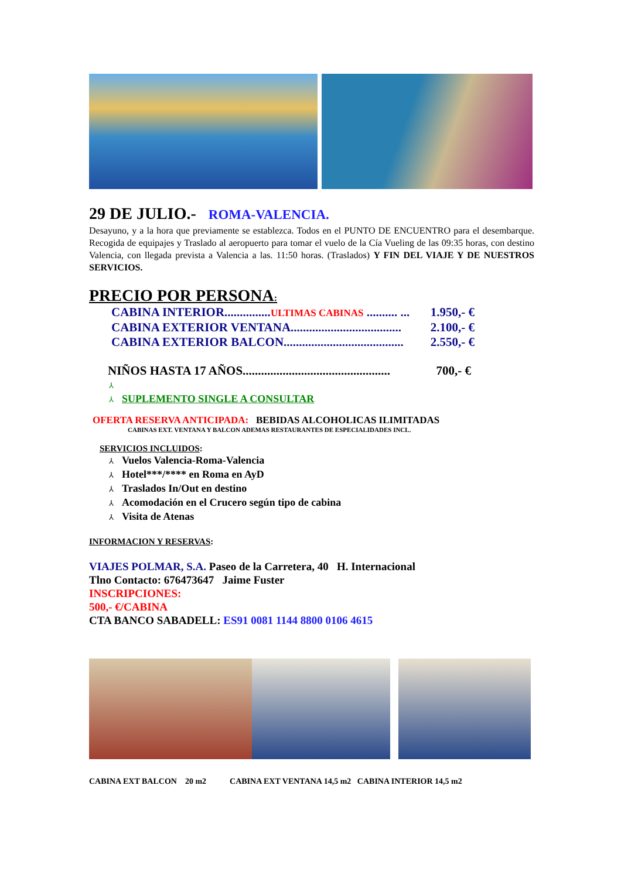29 DE JULIO.- ROMA-VALENCIA.
Desayuno, y a la hora que previamente se establezca. Todos en el PUNTO DE ENCUENTRO para el desembarque. Recogida de equipajes y Traslado al aeropuerto para tomar el vuelo de la Cía Vueling de las 09:35 horas, con destino Valencia, con llegada prevista a Valencia a las. 11:50 horas. (Traslados) Y FIN DEL VIAJE Y DE NUESTROS SERVICIOS.
PRECIO POR PERSONA:
CABINA INTERIOR...............ULTIMAS CABINAS .......... ... 1.950,- €
CABINA EXTERIOR VENTANA.................................... 2.100,- €
CABINA EXTERIOR BALCON....................................... 2.550,- €
NIÑOS HASTA 17 AÑOS................................................ 700,- €
⅄
⅄ SUPLEMENTO SINGLE A CONSULTAR
OFERTA RESERVA ANTICIPADA: BEBIDAS ALCOHOLICAS ILIMITADAS
CABINAS EXT. VENTANA Y BALCON ADEMAS RESTAURANTES DE ESPECIALIDADES INCL.
SERVICIOS INCLUIDOS:
⅄ Vuelos Valencia-Roma-Valencia
⅄ Hotel***/**** en Roma en AyD
⅄ Traslados In/Out en destino
⅄ Acomodación en el Crucero según tipo de cabina
⅄ Visita de Atenas
INFORMACION Y RESERVAS:
VIAJES POLMAR, S.A. Paseo de la Carretera, 40 H. Internacional
Tlno Contacto: 676473647 Jaime Fuster
INSCRIPCIONES:
500,- €/CABINA
CTA BANCO SABADELL: ES91 0081 1144 8800 0106 4615
CABINA EXT BALCON 20 m2 CABINA EXT VENTANA 14,5 m2 CABINA INTERIOR 14,5 m2